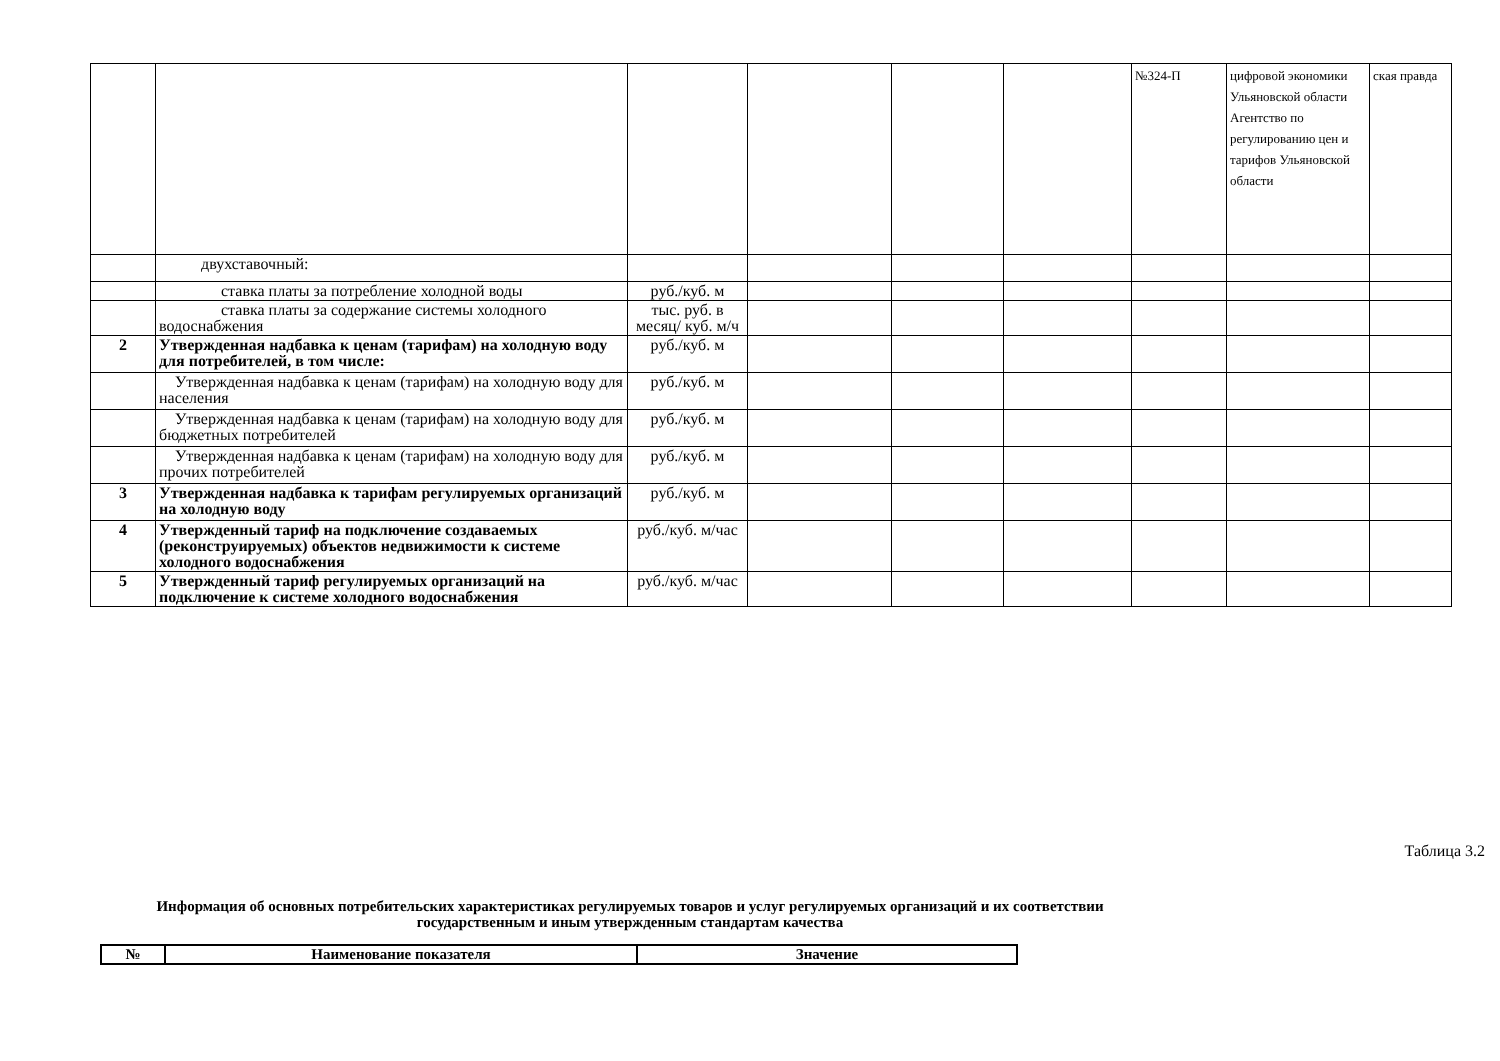| | | | | | | №324-П | цифровой экономики Ульяновской области Агентство по регулированию цен и тарифов Ульяновской области | ская правда |
| | двухставочный: | | | | | | | |
| | ставка платы за потребление холодной воды | руб./куб. м | | | | | | |
| | ставка платы за содержание системы холодного водоснабжения | тыс. руб. в месяц/ куб. м/ч | | | | | | |
| 2 | Утвержденная надбавка к ценам (тарифам) на холодную воду для потребителей, в том числе: | руб./куб. м | | | | | | |
| | Утвержденная надбавка к ценам (тарифам) на холодную воду для населения | руб./куб. м | | | | | | |
| | Утвержденная надбавка к ценам (тарифам) на холодную воду для бюджетных потребителей | руб./куб. м | | | | | | |
| | Утвержденная надбавка к ценам (тарифам) на холодную воду для прочих потребителей | руб./куб. м | | | | | | |
| 3 | Утвержденная надбавка к тарифам регулируемых организаций на холодную воду | руб./куб. м | | | | | | |
| 4 | Утвержденный тариф на подключение создаваемых (реконструируемых) объектов недвижимости к системе холодного водоснабжения | руб./куб. м/час | | | | | | |
| 5 | Утвержденный тариф регулируемых организаций на подключение к системе холодного водоснабжения | руб./куб. м/час | | | | | | |
Таблица 3.2
Информация об основных потребительских характеристиках регулируемых товаров и услуг регулируемых организаций и их соответствии государственным и иным утвержденным стандартам качества
| № | Наименование показателя | Значение |
| --- | --- | --- |